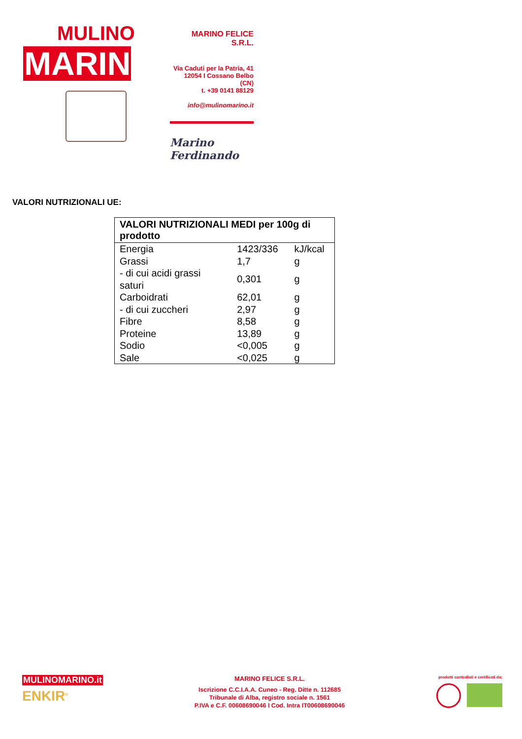MULINO
MARINO
MARINO FELICE S.R.L.
Via Caduti per la Patria, 41
12054 I Cossano Belbo (CN)
t. +39 0141 88129
info@mulinomarino.it
Marino Ferdinando
VALORI NUTRIZIONALI UE:
| VALORI NUTRIZIONALI MEDI per 100g di prodotto | | |
| --- | --- | --- |
| Energia | 1423/336 | kJ/kcal |
| Grassi | 1,7 | g |
| - di cui acidi grassi saturi | 0,301 | g |
| Carboidrati | 62,01 | g |
| - di cui zuccheri | 2,97 | g |
| Fibre | 8,58 | g |
| Proteine | 13,89 | g |
| Sodio | <0,005 | g |
| Sale | <0,025 | g |
MULINOMARINO.it
ENKIR<sup>®</sup>
MARINO FELICE S.R.L.
Iscrizione C.C.I.A.A. Cuneo - Reg. Ditte n. 112685
Tribunale di Alba, registro sociale n. 1561
P.IVA e C.F. 00608690046 I Cod. Intra IT00608690046
prodotti controllati e certificati da: